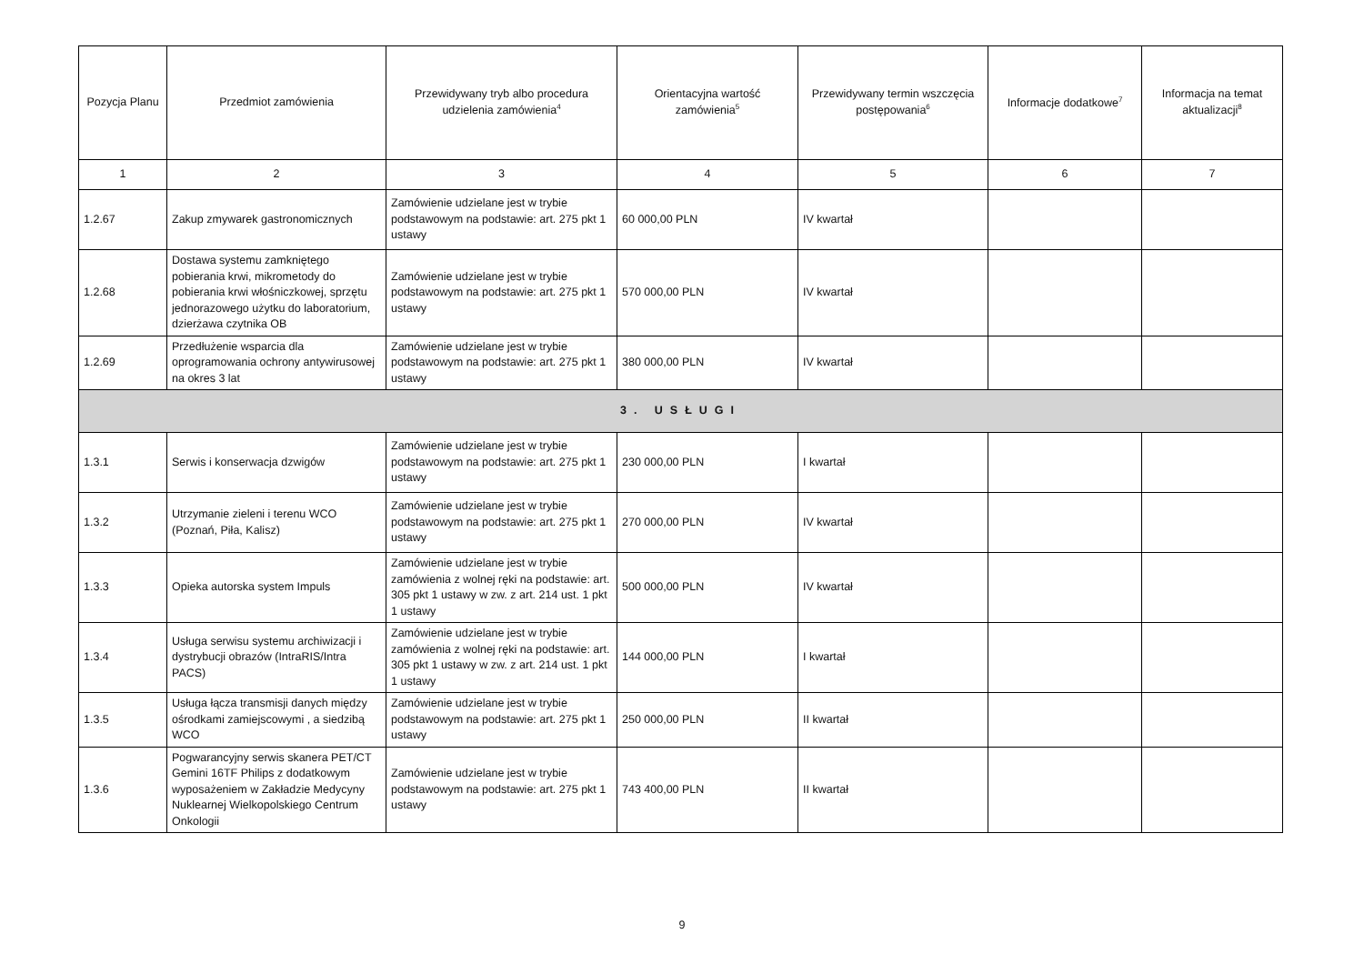| Pozycja Planu | Przedmiot zamówienia | Przewidywany tryb albo procedura udzielenia zamówienia<sup>4</sup> | Orientacyjna wartość zamówienia<sup>5</sup> | Przewidywany termin wszczęcia postępowania<sup>6</sup> | Informacje dodatkowe<sup>7</sup> | Informacja na temat aktualizacji<sup>8</sup> |
| --- | --- | --- | --- | --- | --- | --- |
| 1 | 2 | 3 | 4 | 5 | 6 | 7 |
| 1.2.67 | Zakup zmywarek gastronomicznych | Zamówienie udzielane jest w trybie podstawowym na podstawie: art. 275 pkt 1 ustawy | 60 000,00 PLN | IV kwartał | | |
| 1.2.68 | Dostawa systemu zamkniętego pobierania krwi, mikrometody do pobierania krwi włośniczkowej, sprzętu jednorazowego użytku do laboratorium, dzierżawa czytnika OB | Zamówienie udzielane jest w trybie podstawowym na podstawie: art. 275 pkt 1 ustawy | 570 000,00 PLN | IV kwartał | | |
| 1.2.69 | Przedłużenie wsparcia dla oprogramowania ochrony antywirusowej na okres 3 lat | Zamówienie udzielane jest w trybie podstawowym na podstawie: art. 275 pkt 1 ustawy | 380 000,00 PLN | IV kwartał | | |
| 3. USŁUGI | | | | | | |
| 1.3.1 | Serwis i konserwacja dzwigów | Zamówienie udzielane jest w trybie podstawowym na podstawie: art. 275 pkt 1 ustawy | 230 000,00 PLN | I kwartał | | |
| 1.3.2 | Utrzymanie zieleni i terenu WCO (Poznań, Piła, Kalisz) | Zamówienie udzielane jest w trybie podstawowym na podstawie: art. 275 pkt 1 ustawy | 270 000,00 PLN | IV kwartał | | |
| 1.3.3 | Opieka autorska system Impuls | Zamówienie udzielane jest w trybie zamówienia z wolnej ręki na podstawie: art. 305 pkt 1 ustawy w zw. z art. 214 ust. 1 pkt 1 ustawy | 500 000,00 PLN | IV kwartał | | |
| 1.3.4 | Usługa serwisu systemu archiwizacji i dystrybucji obrazów (IntraRIS/Intra PACS) | Zamówienie udzielane jest w trybie zamówienia z wolnej ręki na podstawie: art. 305 pkt 1 ustawy w zw. z art. 214 ust. 1 pkt 1 ustawy | 144 000,00 PLN | I kwartał | | |
| 1.3.5 | Usługa łącza transmisji danych między ośrodkami zamiejscowymi , a siedzibą WCO | Zamówienie udzielane jest w trybie podstawowym na podstawie: art. 275 pkt 1 ustawy | 250 000,00 PLN | II kwartał | | |
| 1.3.6 | Pogwarancyjny serwis skanera PET/CT Gemini 16TF Philips z dodatkowym wyposażeniem w Zakładzie Medycyny Nuklearnej Wielkopolskiego Centrum Onkologii | Zamówienie udzielane jest w trybie podstawowym na podstawie: art. 275 pkt 1 ustawy | 743 400,00 PLN | II kwartał | | |
9